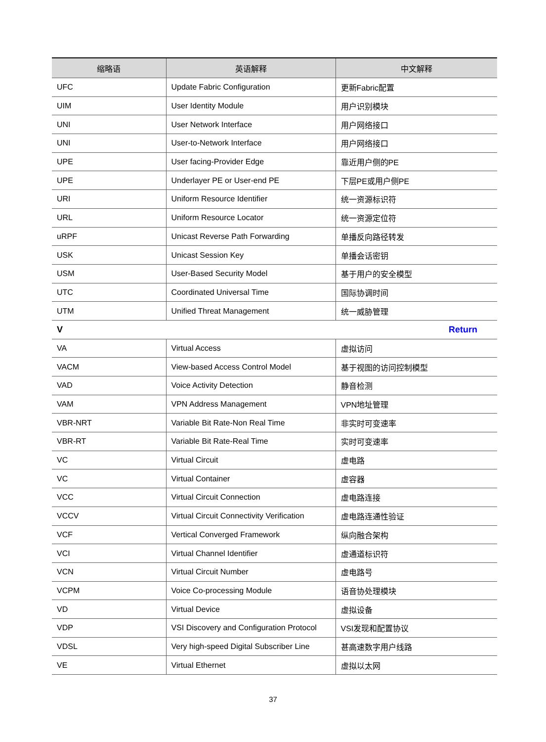| 缩略语 | 英语解释 | 中文解释 |
| --- | --- | --- |
| UFC | Update Fabric Configuration | 更新Fabric配置 |
| UIM | User Identity Module | 用户识别模块 |
| UNI | User Network Interface | 用户网络接口 |
| UNI | User-to-Network Interface | 用户网络接口 |
| UPE | User facing-Provider Edge | 靠近用户侧的PE |
| UPE | Underlayer PE or User-end PE | 下层PE或用户侧PE |
| URI | Uniform Resource Identifier | 统一资源标识符 |
| URL | Uniform Resource Locator | 统一资源定位符 |
| uRPF | Unicast Reverse Path Forwarding | 单播反向路径转发 |
| USK | Unicast Session Key | 单播会话密钥 |
| USM | User-Based Security Model | 基于用户的安全模型 |
| UTC | Coordinated Universal Time | 国际协调时间 |
| UTM | Unified Threat Management | 统一威胁管理 |
| V | | Return |
| VA | Virtual Access | 虚拟访问 |
| VACM | View-based Access Control Model | 基于视图的访问控制模型 |
| VAD | Voice Activity Detection | 静音检测 |
| VAM | VPN Address Management | VPN地址管理 |
| VBR-NRT | Variable Bit Rate-Non Real Time | 非实时可变速率 |
| VBR-RT | Variable Bit Rate-Real Time | 实时可变速率 |
| VC | Virtual Circuit | 虚电路 |
| VC | Virtual Container | 虚容器 |
| VCC | Virtual Circuit Connection | 虚电路连接 |
| VCCV | Virtual Circuit Connectivity Verification | 虚电路连通性验证 |
| VCF | Vertical Converged Framework | 纵向融合架构 |
| VCI | Virtual Channel Identifier | 虚通道标识符 |
| VCN | Virtual Circuit Number | 虚电路号 |
| VCPM | Voice Co-processing Module | 语音协处理模块 |
| VD | Virtual Device | 虚拟设备 |
| VDP | VSI Discovery and Configuration Protocol | VSI发现和配置协议 |
| VDSL | Very high-speed Digital Subscriber Line | 甚高速数字用户线路 |
| VE | Virtual Ethernet | 虚拟以太网 |
37